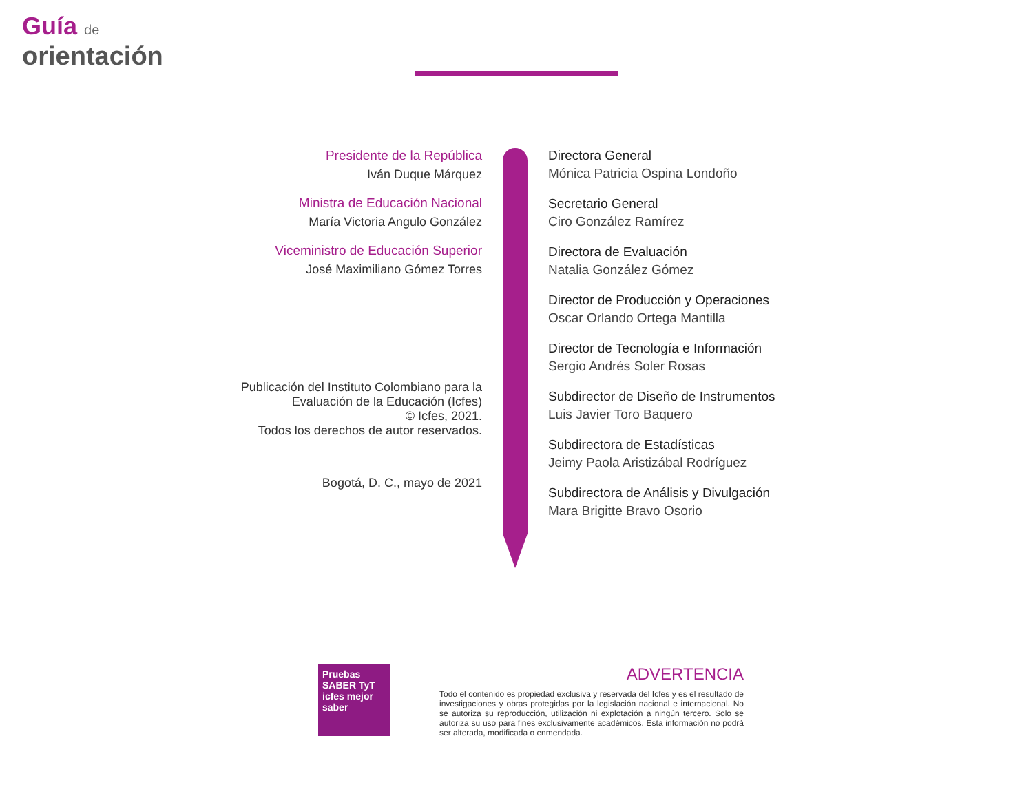Guía de
orientación
Presidente de la República
Iván Duque Márquez
Ministra de Educación Nacional
María Victoria Angulo González
Viceministro de Educación Superior
José Maximiliano Gómez Torres
Publicación del Instituto Colombiano para la
Evaluación de la Educación (Icfes)
© Icfes, 2021.
Todos los derechos de autor reservados.
Bogotá, D. C., mayo de 2021
Directora General
Mónica Patricia Ospina Londoño
Secretario General
Ciro González Ramírez
Directora de Evaluación
Natalia González Gómez
Director de Producción y Operaciones
Oscar Orlando Ortega Mantilla
Director de Tecnología e Información
Sergio Andrés Soler Rosas
Subdirector de Diseño de Instrumentos
Luis Javier Toro Baquero
Subdirectora de Estadísticas
Jeimy Paola Aristizábal Rodríguez
Subdirectora de Análisis y Divulgación
Mara Brigitte Bravo Osorio
Pruebas SABER TyT icfes mejor saber
ADVERTENCIA
Todo el contenido es propiedad exclusiva y reservada del Icfes y es el resultado de investigaciones y obras protegidas por la legislación nacional e internacional. No se autoriza su reproducción, utilización ni explotación a ningún tercero. Solo se autoriza su uso para fines exclusivamente académicos. Esta información no podrá ser alterada, modificada o enmendada.